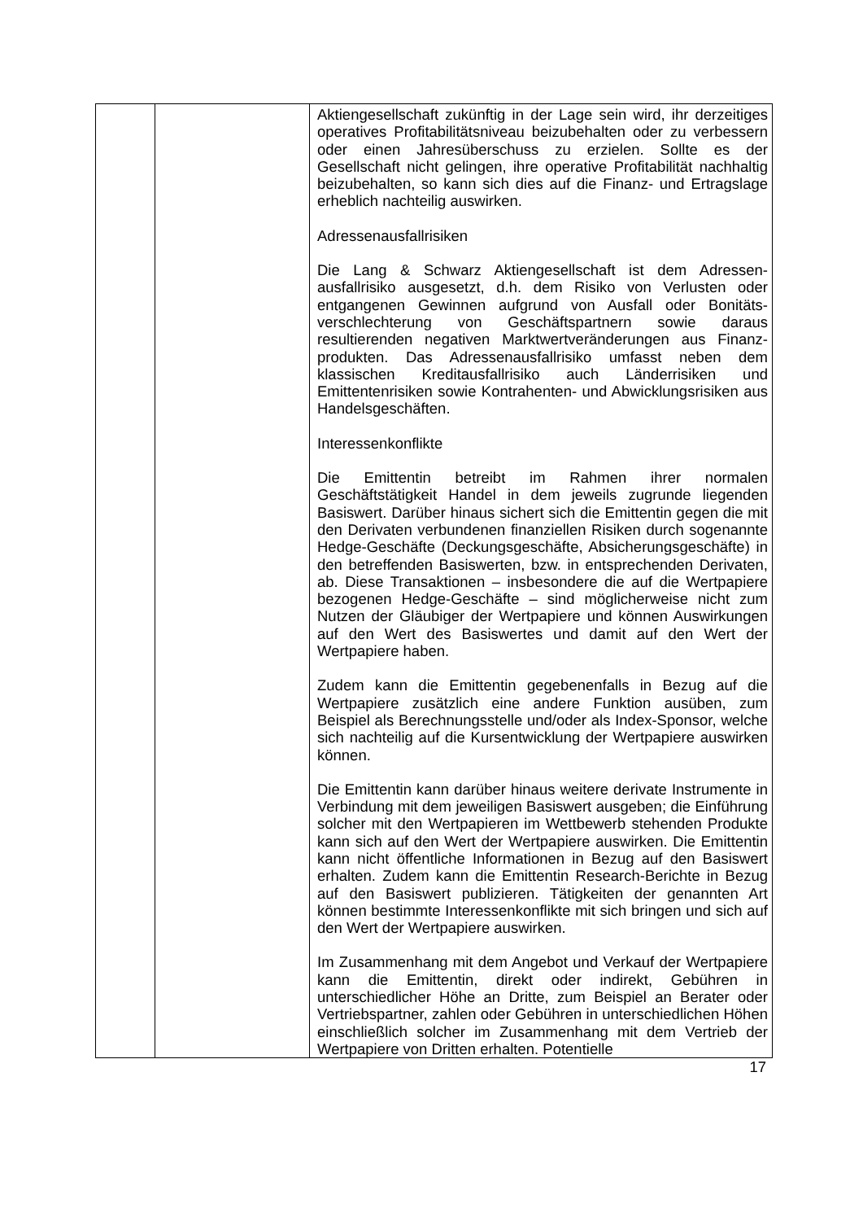| | | Aktiengesellschaft zukünftig in der Lage sein wird, ihr derzeitiges operatives Profitabilitätsniveau beizubehalten oder zu verbessern oder einen Jahresüberschuss zu erzielen. Sollte es der Gesellschaft nicht gelingen, ihre operative Profitabilität nachhaltig beizubehalten, so kann sich dies auf die Finanz- und Ertragslage erheblich nachteilig auswirken. Adressenausfallrisiken Die Lang & Schwarz Aktiengesellschaft ist dem Adressen­ausfallrisiko ausgesetzt, d.h. dem Risiko von Verlusten oder entgangenen Gewinnen aufgrund von Ausfall oder Bonitäts­verschlechterung von Geschäftspartnern sowie daraus resultierenden negativen Marktwertveränderungen aus Finanz­produkten. Das Adressenausfallrisiko umfasst neben dem klassischen Kreditausfallrisiko auch Länderrisiken und Emittentenrisiken sowie Kontrahenten- und Abwicklungsrisiken aus Handelsgeschäften. Interessenkonflikte Die Emittentin betreibt im Rahmen ihrer normalen Geschäftstätigkeit Handel in dem jeweils zugrunde liegenden Basiswert. Darüber hinaus sichert sich die Emittentin gegen die mit den Derivaten verbundenen finanziellen Risiken durch sogenannte Hedge-Geschäfte (Deckungsgeschäfte, Absicher­ungsgeschäfte) in den betreffenden Basiswerten, bzw. in entsprechenden Derivaten, ab. Diese Transaktionen – insbesondere die auf die Wertpapiere bezogenen Hedge-Ge­schäfte – sind möglicherweise nicht zum Nutzen der Gläubiger der Wertpapiere und können Auswirkungen auf den Wert des Basiswertes und damit auf den Wert der Wertpapiere haben. Zudem kann die Emittentin gegebenenfalls in Bezug auf die Wertpapiere zusätzlich eine andere Funktion ausüben, zum Beispiel als Berechnungsstelle und/oder als Index-Sponsor, welche sich nachteilig auf die Kursentwicklung der Wertpapiere auswirken können. Die Emittentin kann darüber hinaus weitere derivate Instrumente in Verbindung mit dem jeweiligen Basiswert ausgeben; die Einführung solcher mit den Wertpapieren im Wettbewerb stehenden Produkte kann sich auf den Wert der Wertpapiere auswirken. Die Emittentin kann nicht öffentliche Informationen in Bezug auf den Basiswert erhalten. Zudem kann die Emittentin Research-Berichte in Bezug auf den Basiswert publizieren. Tätigkeiten der genannten Art können bestimmte Interessenkonflikte mit sich bringen und sich auf den Wert der Wertpapiere auswirken. Im Zusammenhang mit dem Angebot und Verkauf der Wert­papiere kann die Emittentin, direkt oder indirekt, Gebühren in unterschiedlicher Höhe an Dritte, zum Beispiel an Berater oder Vertriebspartner, zahlen oder Gebühren in unterschiedlichen Höhen einschließlich solcher im Zusammenhang mit dem Vertrieb der Wertpapiere von Dritten erhalten. Potentielle |
17